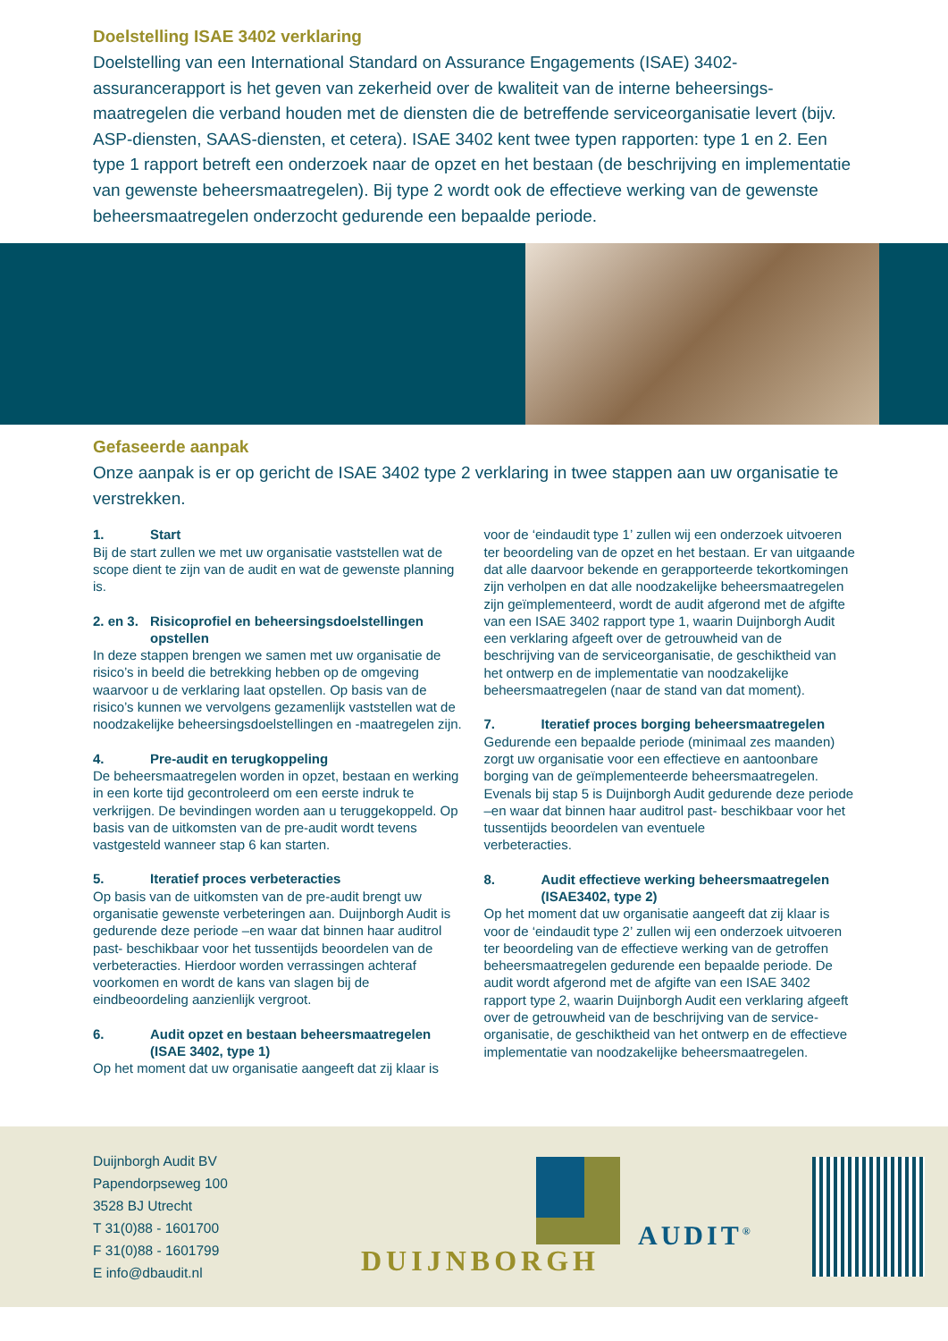Doelstelling ISAE 3402 verklaring
Doelstelling van een International Standard on Assurance Engagements (ISAE) 3402-assurancerapport is het geven van zekerheid over de kwaliteit van de interne beheersings­maatregelen die verband houden met de diensten die de betreffende serviceorganisatie levert (bijv. ASP-diensten, SAAS-diensten, et cetera). ISAE 3402 kent twee typen rapporten: type 1 en 2. Een type 1 rapport betreft een onderzoek naar de opzet en het bestaan (de beschrijving en implementatie van gewenste beheersmaatregelen). Bij type 2 wordt ook de effectieve werking van de gewenste beheersmaatregelen onderzocht gedurende een bepaalde periode.
Gefaseerde aanpak
Onze aanpak is er op gericht de ISAE 3402 type 2 verklaring in twee stappen aan uw organisatie te verstrekken.
1. Start
Bij de start zullen we met uw organisatie vaststellen wat de scope dient te zijn van de audit en wat de gewenste planning is.
2. en 3. Risicoprofiel en beheersingsdoelstellingen
opstellen
In deze stappen brengen we samen met uw organisatie de risico’s in beeld die betrekking hebben op de omgeving waarvoor u de verklaring laat opstellen. Op basis van de risico’s kunnen we vervolgens gezamenlijk vaststellen wat de noodzakelijke beheersingsdoelstellingen en -maatregelen zijn.
4. Pre-audit en terugkoppeling
De beheersmaatregelen worden in opzet, bestaan en werking in een korte tijd gecontroleerd om een eerste indruk te verkrijgen. De bevindingen worden aan u teruggekoppeld. Op basis van de uitkomsten van de pre-audit wordt tevens vastgesteld wanneer stap 6 kan starten.
5. Iteratief proces verbeteracties
Op basis van de uitkomsten van de pre-audit brengt uw organisatie gewenste verbeteringen aan. Duijnborgh Audit is gedurende deze periode –en waar dat binnen haar auditrol past- beschikbaar voor het tussentijds beoordelen van de verbeteracties. Hierdoor worden verrassingen achteraf voorkomen en wordt de kans van slagen bij de eindbeoordeling aanzienlijk vergroot.
6. Audit opzet en bestaan beheersmaatregelen
(ISAE 3402, type 1)
Op het moment dat uw organisatie aangeeft dat zij klaar is
voor de ‘eindaudit type 1’ zullen wij een onderzoek uitvoeren ter beoordeling van de opzet en het bestaan. Er van uitgaande dat alle daarvoor bekende en gerapporteerde tekortkomingen zijn verholpen en dat alle noodzakelijke beheersmaatregelen zijn geïmplementeerd, wordt de audit afgerond met de afgifte van een ISAE 3402 rapport type 1, waarin Duijnborgh Audit een verklaring afgeeft over de getrouwheid van de beschrijving van de serviceorganisatie, de geschiktheid van het ontwerp en de implementatie van noodzakelijke beheersmaatregelen (naar de stand van dat moment).
7. Iteratief proces borging beheersmaatregelen
Gedurende een bepaalde periode (minimaal zes maanden) zorgt uw organisatie voor een effectieve en aantoonbare borging van de geïmplementeerde beheersmaatregelen. Evenals bij stap 5 is Duijnborgh Audit gedurende deze periode –en waar dat binnen haar auditrol past- beschikbaar voor het tussentijds beoordelen van eventuele
verbeteracties.
8. Audit effectieve werking beheersmaatregelen
(ISAE3402, type 2)
Op het moment dat uw organisatie aangeeft dat zij klaar is voor de ‘eindaudit type 2’ zullen wij een onderzoek uitvoeren ter beoordeling van de effectieve werking van de getroffen beheersmaatregelen gedurende een bepaalde periode. De audit wordt afgerond met de afgifte van een ISAE 3402 rapport type 2, waarin Duijnborgh Audit een verklaring afgeeft over de getrouwheid van de beschrijving van de service-organisatie, de geschiktheid van het ontwerp en de effectieve implementatie van noodzakelijke beheersmaatregelen.
Duijnborgh Audit BV
Papendorpseweg 100
3528 BJ Utrecht
T 31(0)88 - 1601700
F 31(0)88 - 1601799
E info@dbaudit.nl
DUIJNBORGH
AUDIT<sup>®</sup>